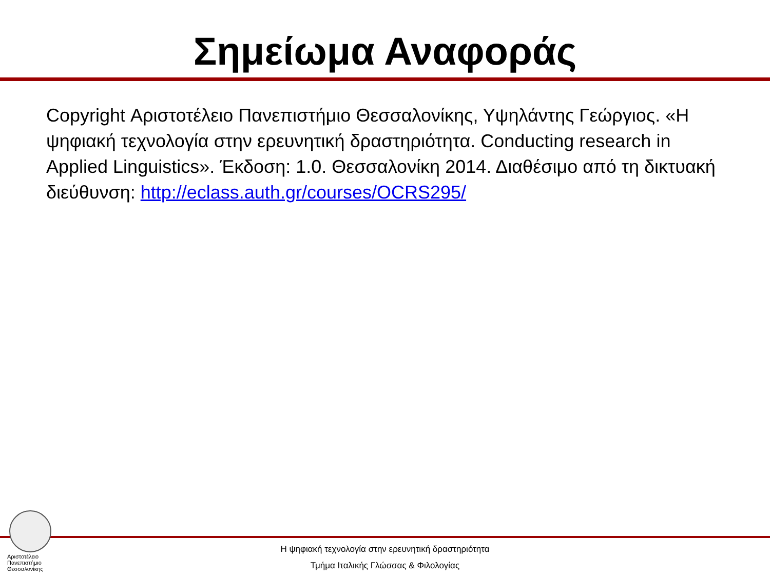Σημείωμα Αναφοράς
Copyright Αριστοτέλειο Πανεπιστήμιο Θεσσαλονίκης, Υψηλάντης Γεώργιος. «Η ψηφιακή τεχνολογία στην ερευνητική δραστηριότητα. Conducting research in Applied Linguistics». Έκδοση: 1.0. Θεσσαλονίκη 2014. Διαθέσιμο από τη δικτυακή διεύθυνση: http://eclass.auth.gr/courses/OCRS295/
Αριστοτέλειο
Πανεπιστήμιο
Θεσσαλονίκης
Η ψηφιακή τεχνολογία στην ερευνητική δραστηριότητα
Τμήμα Ιταλικής Γλώσσας & Φιλολογίας